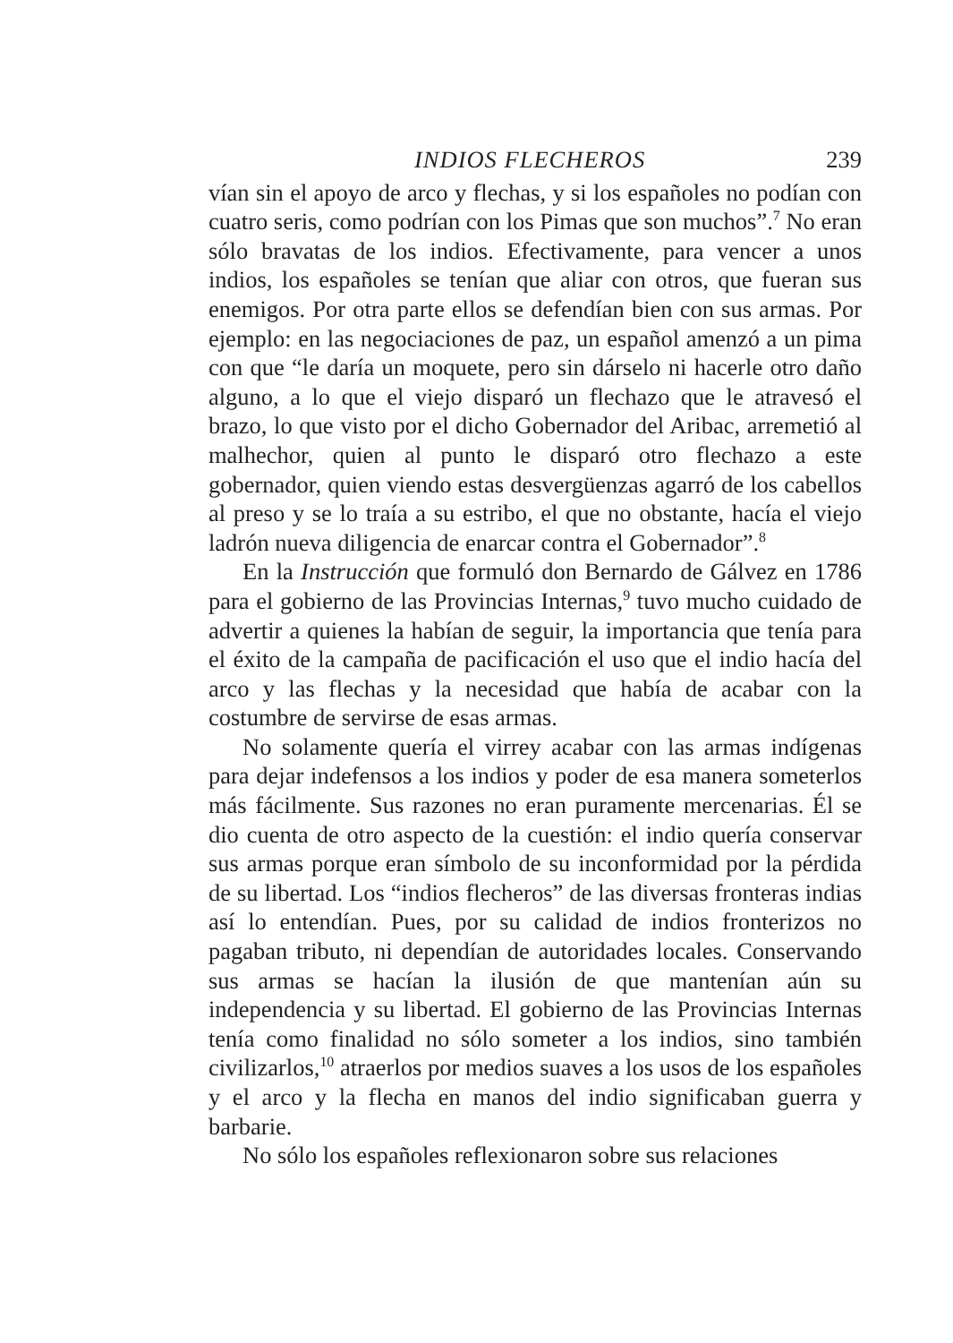INDIOS FLECHEROS 239
vían sin el apoyo de arco y flechas, y si los españoles no podían con cuatro seris, como podrían con los Pimas que son muchos”.<sup>7</sup> No eran sólo bravatas de los indios. Efectivamente, para vencer a unos indios, los españoles se tenían que aliar con otros, que fueran sus enemigos. Por otra parte ellos se defendían bien con sus armas. Por ejemplo: en las negociaciones de paz, un español amenzó a un pima con que “le daría un moquete, pero sin dárselo ni hacerle otro daño alguno, a lo que el viejo disparó un flechazo que le atravesó el brazo, lo que visto por el dicho Gobernador del Aribac, arremetió al malhechor, quien al punto le disparó otro flechazo a este gobernador, quien viendo estas desvergüenzas agarró de los cabellos al preso y se lo traía a su estribo, el que no obstante, hacía el viejo ladrón nueva diligencia de enarcar contra el Gobernador”.<sup>8</sup>
En la Instrucción que formuló don Bernardo de Gálvez en 1786 para el gobierno de las Provincias Internas,<sup>9</sup> tuvo mucho cuidado de advertir a quienes la habían de seguir, la importancia que tenía para el éxito de la campaña de pacificación el uso que el indio hacía del arco y las flechas y la necesidad que había de acabar con la costumbre de servirse de esas armas.
No solamente quería el virrey acabar con las armas indígenas para dejar indefensos a los indios y poder de esa manera someterlos más fácilmente. Sus razones no eran puramente mercenarias. Él se dio cuenta de otro aspecto de la cuestión: el indio quería conservar sus armas porque eran símbolo de su inconformidad por la pérdida de su libertad. Los “indios flecheros” de las diversas fronteras indias así lo entendían. Pues, por su calidad de indios fronterizos no pagaban tributo, ni dependían de autoridades locales. Conservando sus armas se hacían la ilusión de que mantenían aún su independencia y su libertad. El gobierno de las Provincias Internas tenía como finalidad no sólo someter a los indios, sino también civilizarlos,<sup>10</sup> atraerlos por medios suaves a los usos de los españoles y el arco y la flecha en manos del indio significaban guerra y barbarie.
No sólo los españoles reflexionaron sobre sus relaciones